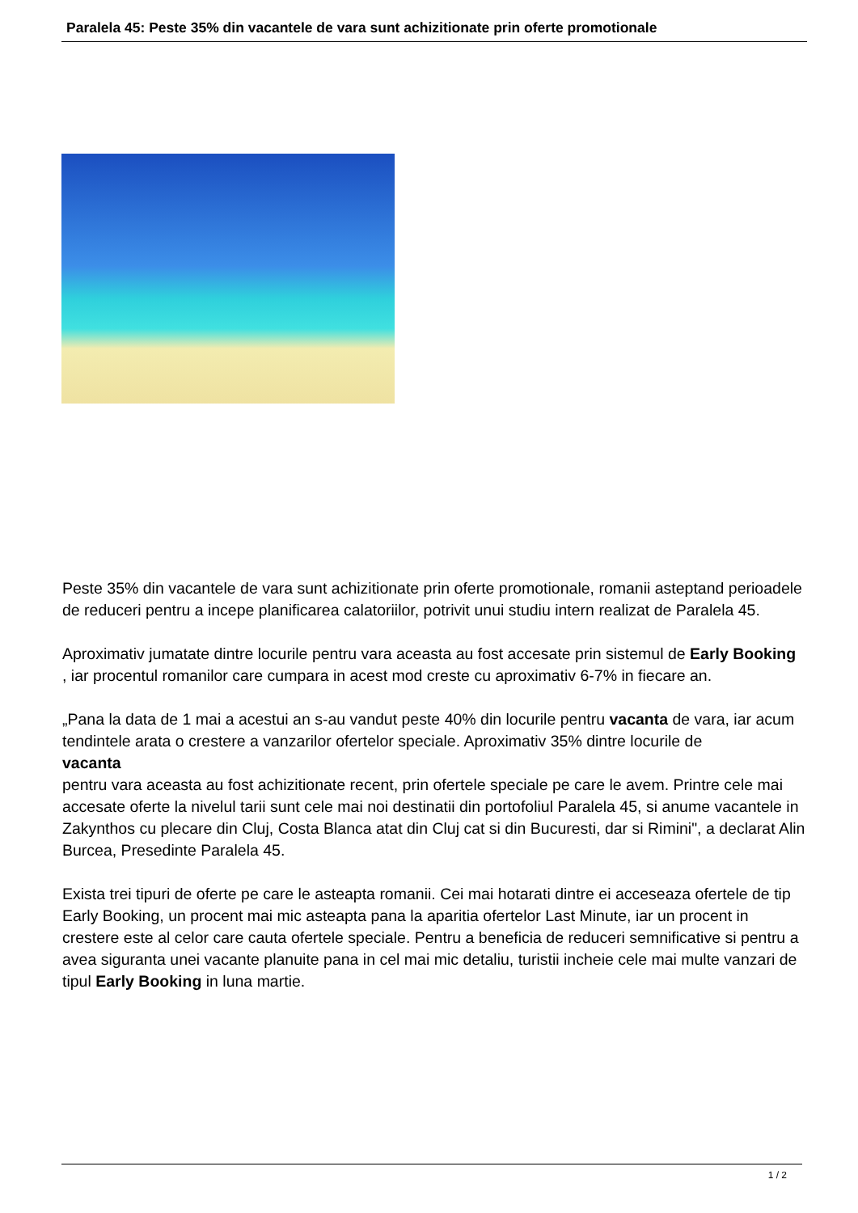Paralela 45: Peste 35% din vacantele de vara sunt achizitionate prin oferte promotionale
Peste 35% din vacantele de vara sunt achizitionate prin oferte promotionale, romanii asteptand perioadele de reduceri pentru a incepe planificarea calatoriilor, potrivit unui studiu intern realizat de Paralela 45.
Aproximativ jumatate dintre locurile pentru vara aceasta au fost accesate prin sistemul de Early Booking
, iar procentul romanilor care cumpara in acest mod creste cu aproximativ 6-7% in fiecare an.
„Pana la data de 1 mai a acestui an s-au vandut peste 40% din locurile pentru vacanta de vara, iar acum tendintele arata o crestere a vanzarilor ofertelor speciale. Aproximativ 35% dintre locurile de
vacanta
pentru vara aceasta au fost achizitionate recent, prin ofertele speciale pe care le avem. Printre cele mai accesate oferte la nivelul tarii sunt cele mai noi destinatii din portofoliul Paralela 45, si anume vacantele in Zakynthos cu plecare din Cluj, Costa Blanca atat din Cluj cat si din Bucuresti, dar si Rimini", a declarat Alin Burcea, Presedinte Paralela 45.
Exista trei tipuri de oferte pe care le asteapta romanii. Cei mai hotarati dintre ei acceseaza ofertele de tip Early Booking, un procent mai mic asteapta pana la aparitia ofertelor Last Minute, iar un procent in crestere este al celor care cauta ofertele speciale. Pentru a beneficia de reduceri semnificative si pentru a avea siguranta unei vacante planuite pana in cel mai mic detaliu, turistii incheie cele mai multe vanzari de tipul Early Booking in luna martie.
1 / 2